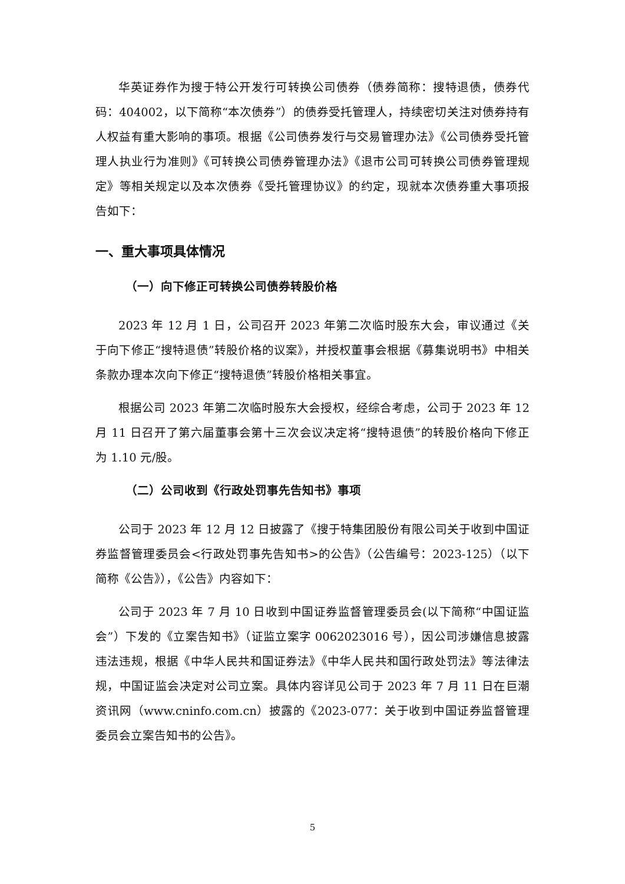华英证券作为搜于特公开发行可转换公司债券（债券简称：搜特退债，债券代码：404002，以下简称“本次债券”）的债券受托管理人，持续密切关注对债券持有人权益有重大影响的事项。根据《公司债券发行与交易管理办法》《公司债券受托管理人执业行为准则》《可转换公司债券管理办法》《退市公司可转换公司债券管理规定》等相关规定以及本次债券《受托管理协议》的约定，现就本次债券重大事项报告如下：
一、重大事项具体情况
（一）向下修正可转换公司债券转股价格
2023 年 12 月 1 日，公司召开 2023 年第二次临时股东大会，审议通过《关于向下修正“搜特退债”转股价格的议案》，并授权董事会根据《募集说明书》中相关条款办理本次向下修正“搜特退债”转股价格相关事宜。
根据公司 2023 年第二次临时股东大会授权，经综合考虑，公司于 2023 年 12 月 11 日召开了第六届董事会第十三次会议决定将“搜特退债”的转股价格向下修正为 1.10 元/股。
（二）公司收到《行政处罚事先告知书》事项
公司于 2023 年 12 月 12 日披露了《搜于特集团股份有限公司关于收到中国证券监督管理委员会<行政处罚事先告知书>的公告》（公告编号：2023-125）（以下简称《公告》），《公告》内容如下：
公司于 2023 年 7 月 10 日收到中国证券监督管理委员会(以下简称“中国证监会”）下发的《立案告知书》（证监立案字 0062023016 号），因公司涉嫌信息披露违法违规，根据《中华人民共和国证券法》《中华人民共和国行政处罚法》等法律法规，中国证监会决定对公司立案。具体内容详见公司于 2023 年 7 月 11 日在巨潮资讯网（www.cninfo.com.cn）披露的《2023-077：关于收到中国证券监督管理委员会立案告知书的公告》。
5